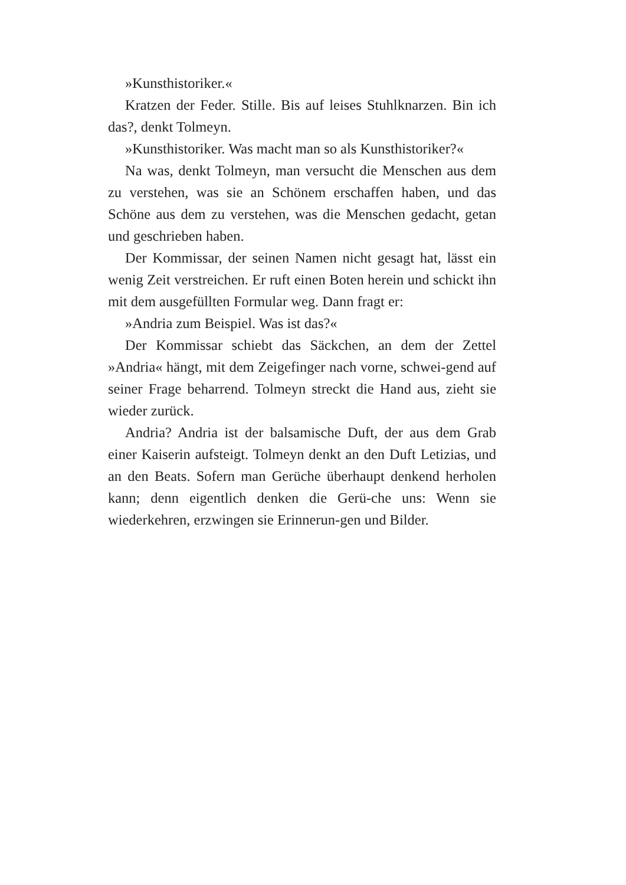»Kunsthistoriker.«
Kratzen der Feder. Stille. Bis auf leises Stuhlknarzen. Bin ich das?, denkt Tolmeyn.
»Kunsthistoriker. Was macht man so als Kunsthistoriker?«
Na was, denkt Tolmeyn, man versucht die Menschen aus dem zu verstehen, was sie an Schönem erschaffen haben, und das Schöne aus dem zu verstehen, was die Menschen gedacht, getan und geschrieben haben.
Der Kommissar, der seinen Namen nicht gesagt hat, lässt ein wenig Zeit verstreichen. Er ruft einen Boten herein und schickt ihn mit dem ausgefüllten Formular weg. Dann fragt er:
»Andria zum Beispiel. Was ist das?«
Der Kommissar schiebt das Säckchen, an dem der Zettel »Andria« hängt, mit dem Zeigefinger nach vorne, schwei-gend auf seiner Frage beharrend. Tolmeyn streckt die Hand aus, zieht sie wieder zurück.
Andria? Andria ist der balsamische Duft, der aus dem Grab einer Kaiserin aufsteigt. Tolmeyn denkt an den Duft Letizias, und an den Beats. Sofern man Gerüche überhaupt denkend herholen kann; denn eigentlich denken die Gerü-che uns: Wenn sie wiederkehren, erzwingen sie Erinnerun-gen und Bilder.